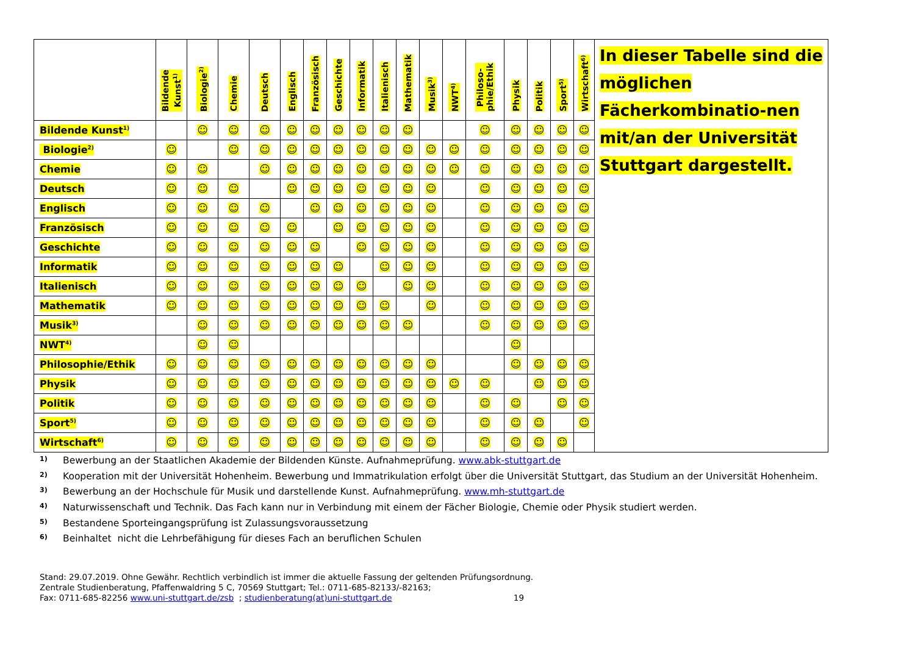| | Bildende Kunst<sup>1)</sup> | Biologie<sup>2)</sup> | Chemie | Deutsch | Englisch | Französisch | Geschichte | Informatik | Italienisch | Mathematik | Musik<sup>3)</sup> | NWT<sup>4)</sup> | Philoso- phie/Ethik | Physik | Politik | Sport<sup>5)</sup> | Wirtschaft<sup>6)</sup> | In dieser Tabelle sind die möglichen Fächerkombinatio-nen mit/an der Universität Stuttgart dargestellt. |
| Bildende Kunst<sup>1)</sup> | | ☺ | ☺ | ☺ | ☺ | ☺ | ☺ | ☺ | ☺ | ☺ | | | ☺ | ☺ | ☺ | ☺ | ☺ | |
| Biologie<sup>2)</sup> | ☺ | | ☺ | ☺ | ☺ | ☺ | ☺ | ☺ | ☺ | ☺ | ☺ | ☺ | ☺ | ☺ | ☺ | ☺ | ☺ | |
| Chemie | ☺ | ☺ | | ☺ | ☺ | ☺ | ☺ | ☺ | ☺ | ☺ | ☺ | ☺ | ☺ | ☺ | ☺ | ☺ | ☺ | |
| Deutsch | ☺ | ☺ | ☺ | | ☺ | ☺ | ☺ | ☺ | ☺ | ☺ | ☺ | | ☺ | ☺ | ☺ | ☺ | ☺ | |
| Englisch | ☺ | ☺ | ☺ | ☺ | | ☺ | ☺ | ☺ | ☺ | ☺ | ☺ | | ☺ | ☺ | ☺ | ☺ | ☺ | |
| Französisch | ☺ | ☺ | ☺ | ☺ | ☺ | | ☺ | ☺ | ☺ | ☺ | ☺ | | ☺ | ☺ | ☺ | ☺ | ☺ | |
| Geschichte | ☺ | ☺ | ☺ | ☺ | ☺ | ☺ | | ☺ | ☺ | ☺ | ☺ | | ☺ | ☺ | ☺ | ☺ | ☺ | |
| Informatik | ☺ | ☺ | ☺ | ☺ | ☺ | ☺ | ☺ | | ☺ | ☺ | ☺ | | ☺ | ☺ | ☺ | ☺ | ☺ | |
| Italienisch | ☺ | ☺ | ☺ | ☺ | ☺ | ☺ | ☺ | ☺ | | ☺ | ☺ | | ☺ | ☺ | ☺ | ☺ | ☺ | |
| Mathematik | ☺ | ☺ | ☺ | ☺ | ☺ | ☺ | ☺ | ☺ | ☺ | | ☺ | | ☺ | ☺ | ☺ | ☺ | ☺ | |
| Musik<sup>3)</sup> | | ☺ | ☺ | ☺ | ☺ | ☺ | ☺ | ☺ | ☺ | ☺ | | | ☺ | ☺ | ☺ | ☺ | ☺ | |
| NWT<sup>4)</sup> | | ☺ | ☺ | | | | | | | | | | | ☺ | | | | |
| Philosophie/Ethik | ☺ | ☺ | ☺ | ☺ | ☺ | ☺ | ☺ | ☺ | ☺ | ☺ | ☺ | | | ☺ | ☺ | ☺ | ☺ | |
| Physik | ☺ | ☺ | ☺ | ☺ | ☺ | ☺ | ☺ | ☺ | ☺ | ☺ | ☺ | ☺ | ☺ | | ☺ | ☺ | ☺ | |
| Politik | ☺ | ☺ | ☺ | ☺ | ☺ | ☺ | ☺ | ☺ | ☺ | ☺ | ☺ | | ☺ | ☺ | | ☺ | ☺ | |
| Sport<sup>5)</sup> | ☺ | ☺ | ☺ | ☺ | ☺ | ☺ | ☺ | ☺ | ☺ | ☺ | ☺ | | ☺ | ☺ | ☺ | | ☺ | |
| Wirtschaft<sup>6)</sup> | ☺ | ☺ | ☺ | ☺ | ☺ | ☺ | ☺ | ☺ | ☺ | ☺ | ☺ | | ☺ | ☺ | ☺ | ☺ | | |
1) Bewerbung an der Staatlichen Akademie der Bildenden Künste. Aufnahmeprüfung. www.abk-stuttgart.de
2) Kooperation mit der Universität Hohenheim. Bewerbung und Immatrikulation erfolgt über die Universität Stuttgart, das Studium an der Universität Hohenheim.
3) Bewerbung an der Hochschule für Musik und darstellende Kunst. Aufnahmeprüfung. www.mh-stuttgart.de
4) Naturwissenschaft und Technik. Das Fach kann nur in Verbindung mit einem der Fächer Biologie, Chemie oder Physik studiert werden.
5) Bestandene Sporteingangsprüfung ist Zulassungsvoraussetzung
6) Beinhaltet nicht die Lehrbefähigung für dieses Fach an beruflichen Schulen
Stand: 29.07.2019. Ohne Gewähr. Rechtlich verbindlich ist immer die aktuelle Fassung der geltenden Prüfungsordnung.
Zentrale Studienberatung, Pfaffenwaldring 5 C, 70569 Stuttgart; Tel.: 0711-685-82133/-82163;
Fax: 0711-685-82256 www.uni-stuttgart.de/zsb ; studienberatung(at)uni-stuttgart.de 19